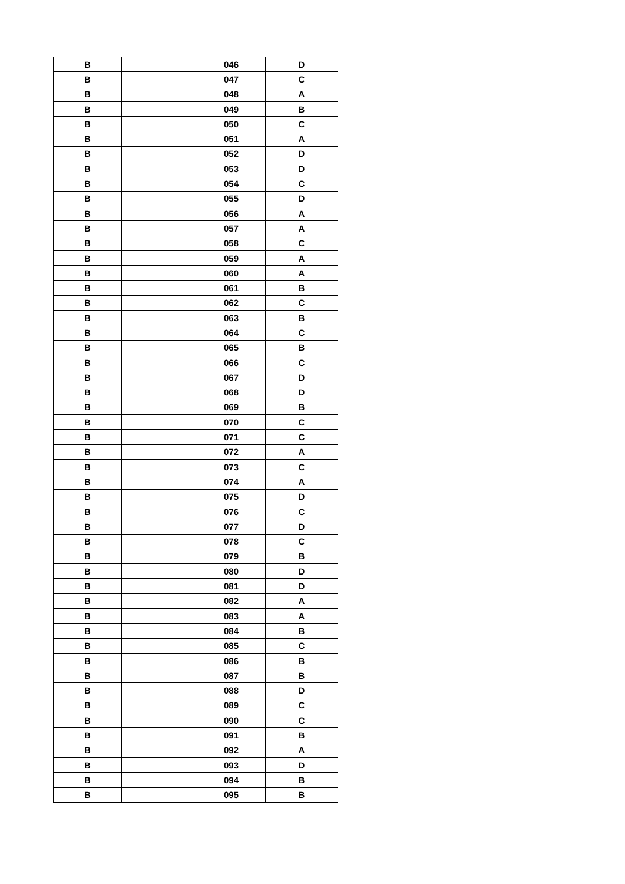| B | | 046 | D |
| B | | 047 | C |
| B | | 048 | A |
| B | | 049 | B |
| B | | 050 | C |
| B | | 051 | A |
| B | | 052 | D |
| B | | 053 | D |
| B | | 054 | C |
| B | | 055 | D |
| B | | 056 | A |
| B | | 057 | A |
| B | | 058 | C |
| B | | 059 | A |
| B | | 060 | A |
| B | | 061 | B |
| B | | 062 | C |
| B | | 063 | B |
| B | | 064 | C |
| B | | 065 | B |
| B | | 066 | C |
| B | | 067 | D |
| B | | 068 | D |
| B | | 069 | B |
| B | | 070 | C |
| B | | 071 | C |
| B | | 072 | A |
| B | | 073 | C |
| B | | 074 | A |
| B | | 075 | D |
| B | | 076 | C |
| B | | 077 | D |
| B | | 078 | C |
| B | | 079 | B |
| B | | 080 | D |
| B | | 081 | D |
| B | | 082 | A |
| B | | 083 | A |
| B | | 084 | B |
| B | | 085 | C |
| B | | 086 | B |
| B | | 087 | B |
| B | | 088 | D |
| B | | 089 | C |
| B | | 090 | C |
| B | | 091 | B |
| B | | 092 | A |
| B | | 093 | D |
| B | | 094 | B |
| B | | 095 | B |